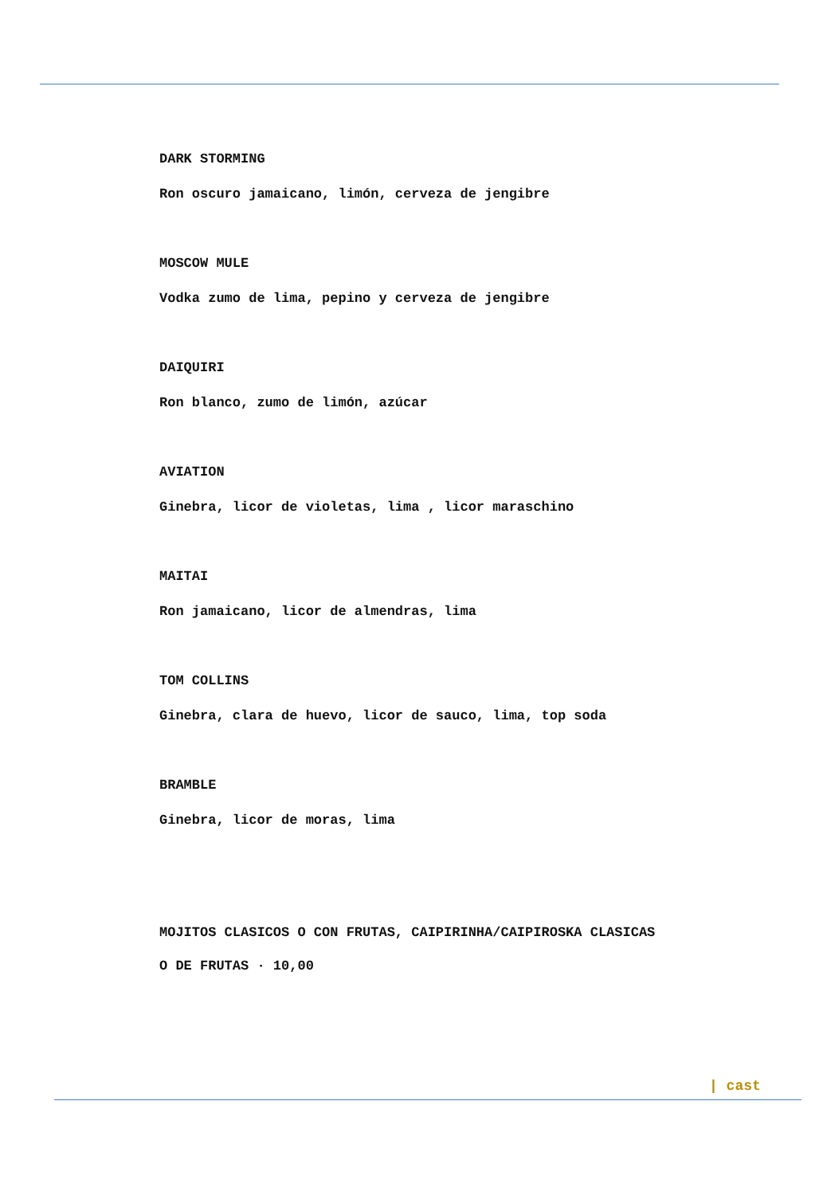DARK STORMING
Ron oscuro jamaicano, limón, cerveza de jengibre
MOSCOW MULE
Vodka zumo de lima, pepino y cerveza de jengibre
DAIQUIRI
Ron blanco, zumo de limón, azúcar
AVIATION
Ginebra, licor de violetas, lima , licor maraschino
MAITAI
Ron jamaicano, licor de almendras, lima
TOM COLLINS
Ginebra, clara de huevo, licor de sauco, lima, top soda
BRAMBLE
Ginebra, licor de moras, lima
MOJITOS CLASICOS O CON FRUTAS, CAIPIRINHA/CAIPIROSKA CLASICAS
O DE FRUTAS · 10,00
| cast